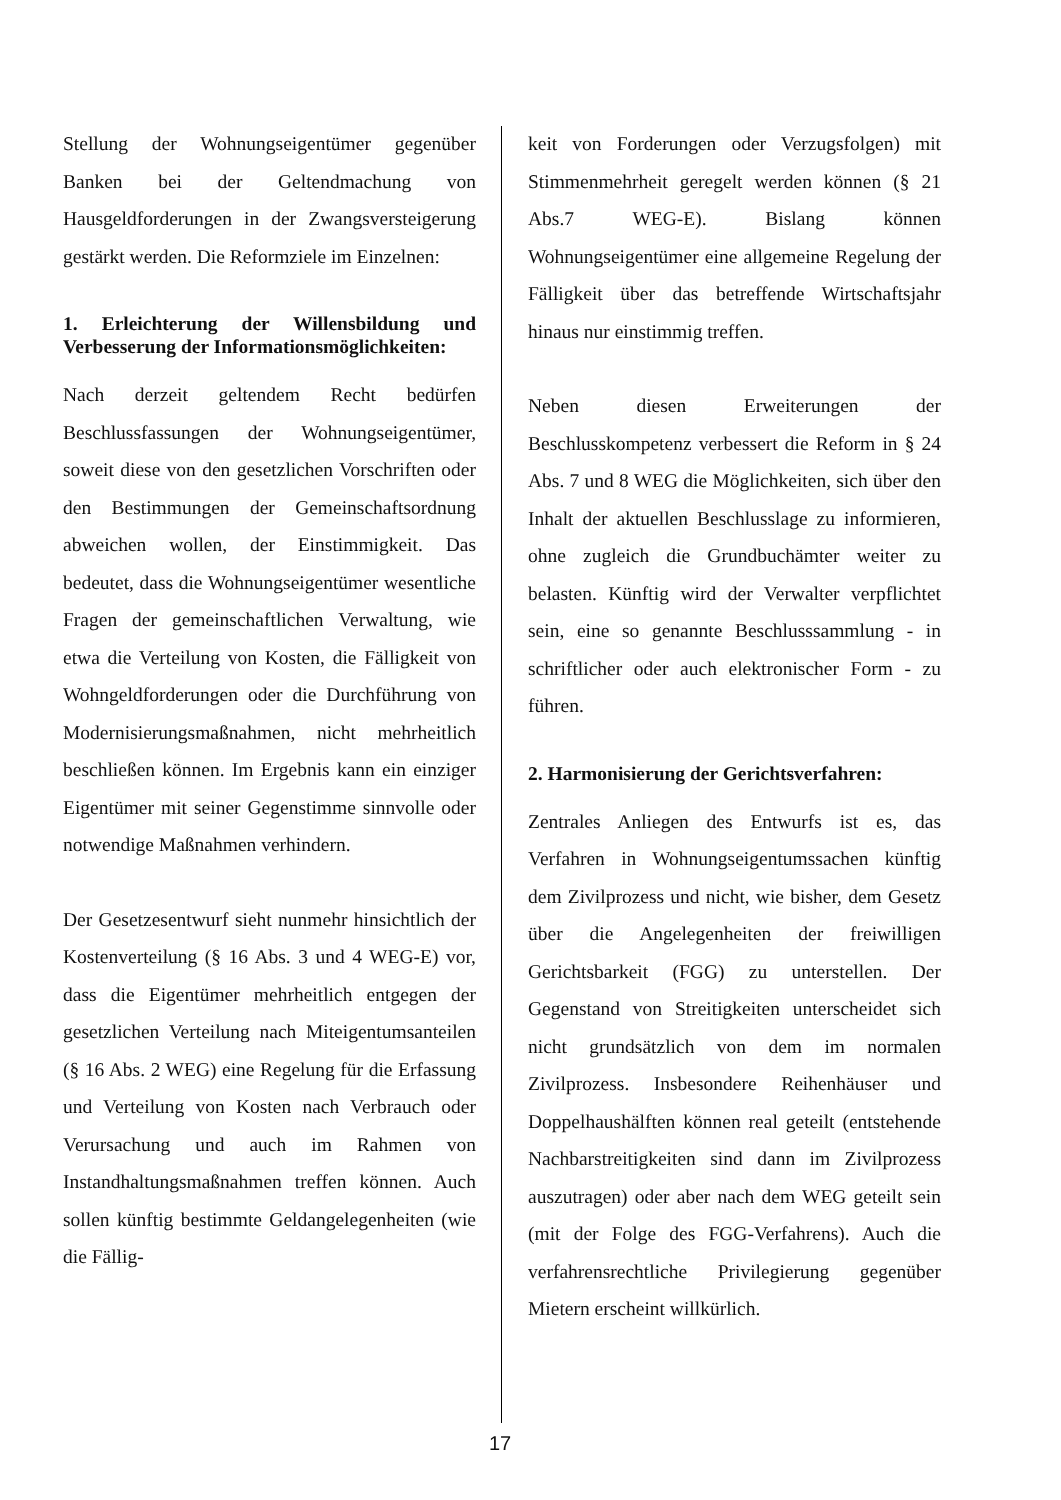Stellung der Wohnungseigentümer gegenüber Banken bei der Geltendmachung von Hausgeldforderungen in der Zwangsversteigerung gestärkt werden. Die Reformziele im Einzelnen:
1. Erleichterung der Willensbildung und Verbesserung der Informationsmöglichkeiten:
Nach derzeit geltendem Recht bedürfen Beschlussfassungen der Wohnungseigentümer, soweit diese von den gesetzlichen Vorschriften oder den Bestimmungen der Gemeinschaftsordnung abweichen wollen, der Einstimmigkeit. Das bedeutet, dass die Wohnungseigentümer wesentliche Fragen der gemeinschaftlichen Verwaltung, wie etwa die Verteilung von Kosten, die Fälligkeit von Wohngeldforderungen oder die Durchführung von Modernisierungsmaßnahmen, nicht mehrheitlich beschließen können. Im Ergebnis kann ein einziger Eigentümer mit seiner Gegenstimme sinnvolle oder notwendige Maßnahmen verhindern.
Der Gesetzesentwurf sieht nunmehr hinsichtlich der Kostenverteilung (§ 16 Abs. 3 und 4 WEG-E) vor, dass die Eigentümer mehrheitlich entgegen der gesetzlichen Verteilung nach Miteigentumsanteilen (§ 16 Abs. 2 WEG) eine Regelung für die Erfassung und Verteilung von Kosten nach Verbrauch oder Verursachung und auch im Rahmen von Instandhaltungsmaßnahmen treffen können. Auch sollen künftig bestimmte Geldangelegenheiten (wie die Fällig-
keit von Forderungen oder Verzugsfolgen) mit Stimmenmehrheit geregelt werden können (§ 21 Abs.7 WEG-E). Bislang können Wohnungseigentümer eine allgemeine Regelung der Fälligkeit über das betreffende Wirtschaftsjahr hinaus nur einstimmig treffen.
Neben diesen Erweiterungen der Beschlusskompetenz verbessert die Reform in § 24 Abs. 7 und 8 WEG die Möglichkeiten, sich über den Inhalt der aktuellen Beschlusslage zu informieren, ohne zugleich die Grundbuchämter weiter zu belasten. Künftig wird der Verwalter verpflichtet sein, eine so genannte Beschlusssammlung - in schriftlicher oder auch elektronischer Form - zu führen.
2. Harmonisierung der Gerichtsverfahren:
Zentrales Anliegen des Entwurfs ist es, das Verfahren in Wohnungseigentumssachen künftig dem Zivilprozess und nicht, wie bisher, dem Gesetz über die Angelegenheiten der freiwilligen Gerichtsbarkeit (FGG) zu unterstellen. Der Gegenstand von Streitigkeiten unterscheidet sich nicht grundsätzlich von dem im normalen Zivilprozess. Insbesondere Reihenhäuser und Doppelhaushälften können real geteilt (entstehende Nachbarstreitigkeiten sind dann im Zivilprozess auszutragen) oder aber nach dem WEG geteilt sein (mit der Folge des FGG-Verfahrens). Auch die verfahrensrechtliche Privilegierung gegenüber Mietern erscheint willkürlich.
17